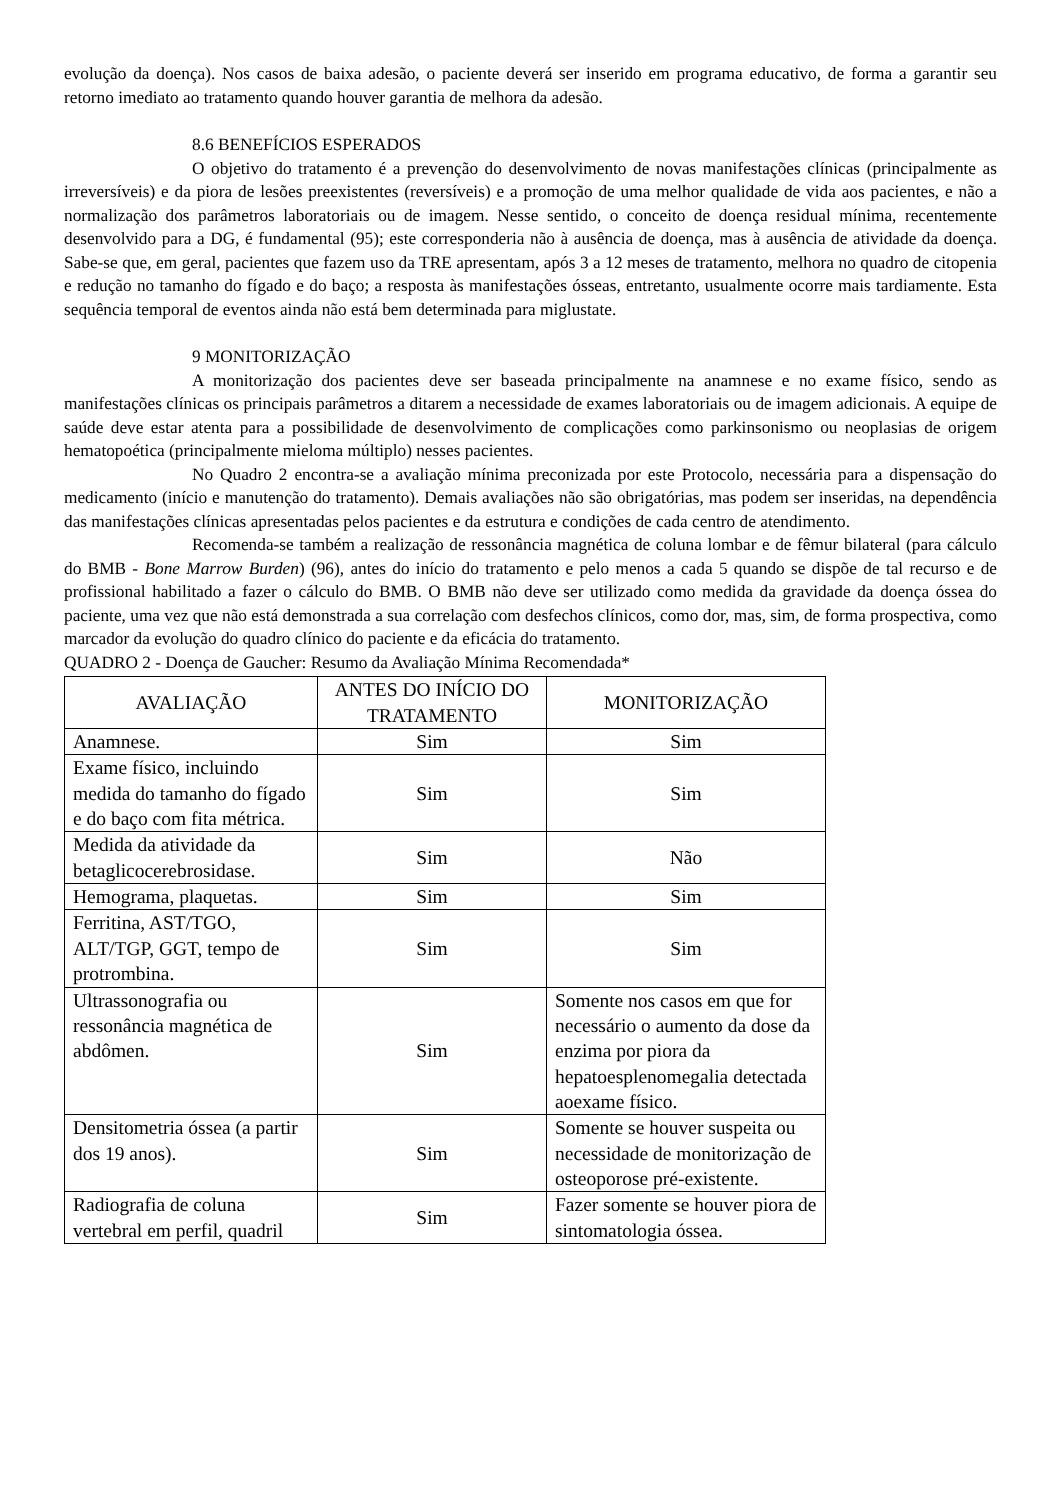evolução da doença). Nos casos de baixa adesão, o paciente deverá ser inserido em programa educativo, de forma a garantir seu retorno imediato ao tratamento quando houver garantia de melhora da adesão.
8.6 BENEFÍCIOS ESPERADOS
O objetivo do tratamento é a prevenção do desenvolvimento de novas manifestações clínicas (principalmente as irreversíveis) e da piora de lesões preexistentes (reversíveis) e a promoção de uma melhor qualidade de vida aos pacientes, e não a normalização dos parâmetros laboratoriais ou de imagem. Nesse sentido, o conceito de doença residual mínima, recentemente desenvolvido para a DG, é fundamental (95); este corresponderia não à ausência de doença, mas à ausência de atividade da doença. Sabe-se que, em geral, pacientes que fazem uso da TRE apresentam, após 3 a 12 meses de tratamento, melhora no quadro de citopenia e redução no tamanho do fígado e do baço; a resposta às manifestações ósseas, entretanto, usualmente ocorre mais tardiamente. Esta sequência temporal de eventos ainda não está bem determinada para miglustate.
9 MONITORIZAÇÃO
A monitorização dos pacientes deve ser baseada principalmente na anamnese e no exame físico, sendo as manifestações clínicas os principais parâmetros a ditarem a necessidade de exames laboratoriais ou de imagem adicionais. A equipe de saúde deve estar atenta para a possibilidade de desenvolvimento de complicações como parkinsonismo ou neoplasias de origem hematopoética (principalmente mieloma múltiplo) nesses pacientes.
No Quadro 2 encontra-se a avaliação mínima preconizada por este Protocolo, necessária para a dispensação do medicamento (início e manutenção do tratamento). Demais avaliações não são obrigatórias, mas podem ser inseridas, na dependência das manifestações clínicas apresentadas pelos pacientes e da estrutura e condições de cada centro de atendimento.
Recomenda-se também a realização de ressonância magnética de coluna lombar e de fêmur bilateral (para cálculo do BMB - Bone Marrow Burden) (96), antes do início do tratamento e pelo menos a cada 5 quando se dispõe de tal recurso e de profissional habilitado a fazer o cálculo do BMB. O BMB não deve ser utilizado como medida da gravidade da doença óssea do paciente, uma vez que não está demonstrada a sua correlação com desfechos clínicos, como dor, mas, sim, de forma prospectiva, como marcador da evolução do quadro clínico do paciente e da eficácia do tratamento.
QUADRO 2 - Doença de Gaucher: Resumo da Avaliação Mínima Recomendada*
| AVALIAÇÃO | ANTES DO INÍCIO DO TRATAMENTO | MONITORIZAÇÃO |
| --- | --- | --- |
| Anamnese. | Sim | Sim |
| Exame físico, incluindo medida do tamanho do fígado e do baço com fita métrica. | Sim | Sim |
| Medida da atividade da betaglicocerebrosidase. | Sim | Não |
| Hemograma, plaquetas. | Sim | Sim |
| Ferritina, AST/TGO, ALT/TGP, GGT, tempo de protrombina. | Sim | Sim |
| Ultrassonografia ou ressonância magnética de abdômen. | Sim | Somente nos casos em que for necessário o aumento da dose da enzima por piora da hepatoesplenomegalia detectada aoexame físico. |
| Densitometria óssea (a partir dos 19 anos). | Sim | Somente se houver suspeita ou necessidade de monitorização de osteoporose pré-existente. |
| Radiografia de coluna vertebral em perfil, quadril | Sim | Fazer somente se houver piora de sintomatologia óssea. |